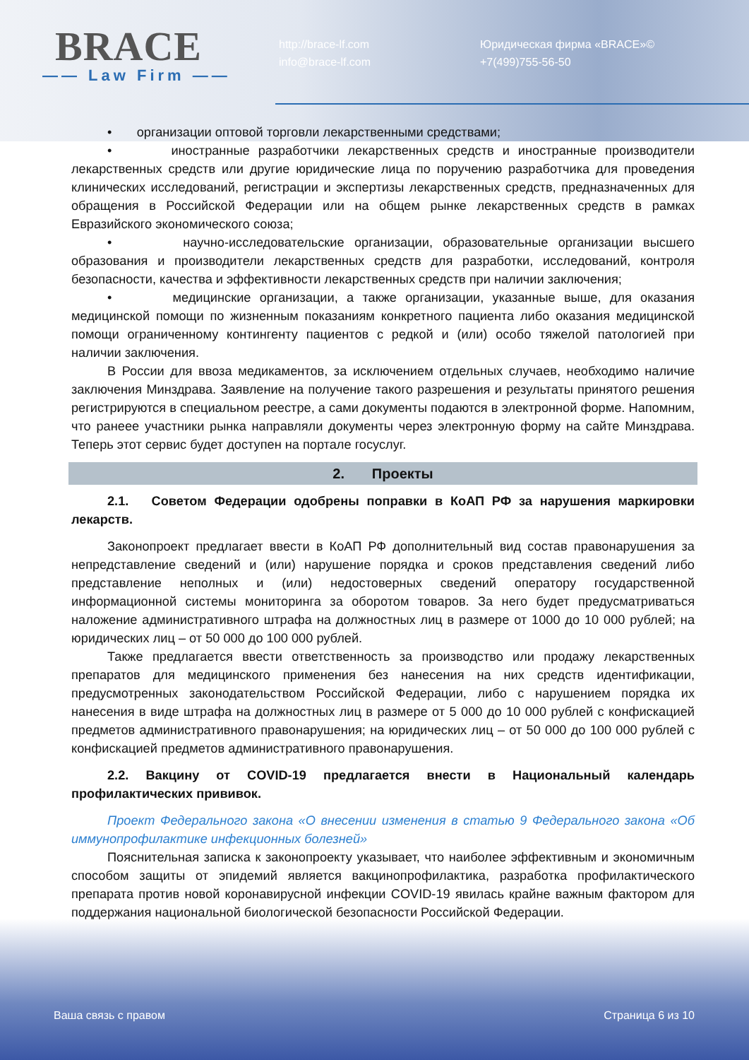BRACE
—— Law Firm ——
http://brace-lf.com
info@brace-lf.com
Юридическая фирма «BRACE»©
+7(499)755-56-50
• организации оптовой торговли лекарственными средствами;
• иностранные разработчики лекарственных средств и иностранные производители лекарственных средств или другие юридические лица по поручению разработчика для проведения клинических исследований, регистрации и экспертизы лекарственных средств, предназначенных для обращения в Российской Федерации или на общем рынке лекарственных средств в рамках Евразийского экономического союза;
• научно-исследовательские организации, образовательные организации высшего образования и производители лекарственных средств для разработки, исследований, контроля безопасности, качества и эффективности лекарственных средств при наличии заключения;
• медицинские организации, а также организации, указанные выше, для оказания медицинской помощи по жизненным показаниям конкретного пациента либо оказания медицинской помощи ограниченному контингенту пациентов с редкой и (или) особо тяжелой патологией при наличии заключения.
В России для ввоза медикаментов, за исключением отдельных случаев, необходимо наличие заключения Минздрава. Заявление на получение такого разрешения и результаты принятого решения регистрируются в специальном реестре, а сами документы подаются в электронной форме. Напомним, что ранеее участники рынка направляли документы через электронную форму на сайте Минздрава. Теперь этот сервис будет доступен на портале госуслуг.
2. Проекты
2.1. Советом Федерации одобрены поправки в КоАП РФ за нарушения маркировки лекарств.
Законопроект предлагает ввести в КоАП РФ дополнительный вид состав правонарушения за непредставление сведений и (или) нарушение порядка и сроков представления сведений либо представление неполных и (или) недостоверных сведений оператору государственной информационной системы мониторинга за оборотом товаров. За него будет предусматриваться наложение административного штрафа на должностных лиц в размере от 1000 до 10 000 рублей; на юридических лиц – от 50 000 до 100 000 рублей.
Также предлагается ввести ответственность за производство или продажу лекарственных препаратов для медицинского применения без нанесения на них средств идентификации, предусмотренных законодательством Российской Федерации, либо с нарушением порядка их нанесения в виде штрафа на должностных лиц в размере от 5 000 до 10 000 рублей с конфискацией предметов административного правонарушения; на юридических лиц – от 50 000 до 100 000 рублей с конфискацией предметов административного правонарушения.
2.2. Вакцину от COVID-19 предлагается внести в Национальный календарь профилактических прививок.
Проект Федерального закона «О внесении изменения в статью 9 Федерального закона «Об иммунопрофилактике инфекционных болезней»
Пояснительная записка к законопроекту указывает, что наиболее эффективным и экономичным способом защиты от эпидемий является вакцинопрофилактика, разработка профилактического препарата против новой коронавирусной инфекции COVID-19 явилась крайне важным фактором для поддержания национальной биологической безопасности Российской Федерации.
Ваша связь с правом Страница 6 из 10